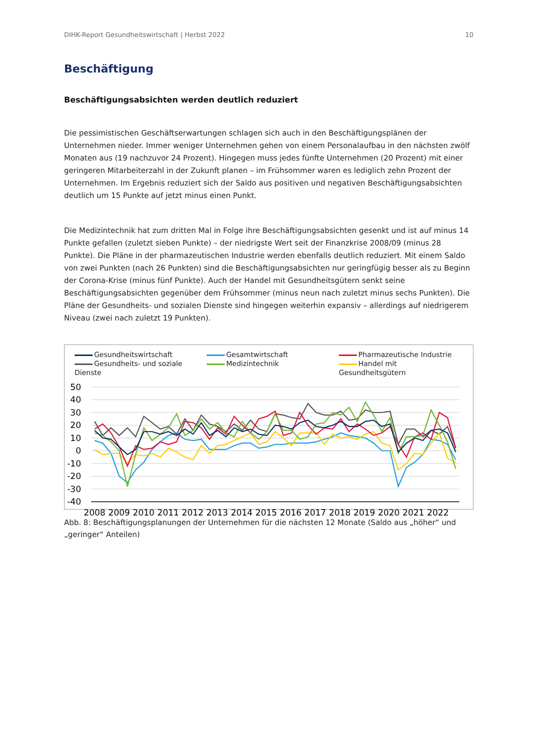DIHK-Report Gesundheitswirtschaft | Herbst 2022 10
Beschäftigung
Beschäftigungsabsichten werden deutlich reduziert
Die pessimistischen Geschäftserwartungen schlagen sich auch in den Beschäftigungsplänen der Unternehmen nieder. Immer weniger Unternehmen gehen von einem Personalaufbau in den nächsten zwölf Monaten aus (19 nachzuvor 24 Prozent). Hingegen muss jedes fünfte Unternehmen (20 Prozent) mit einer geringeren Mitarbeiterzahl in der Zukunft planen – im Frühsommer waren es lediglich zehn Prozent der Unternehmen. Im Ergebnis reduziert sich der Saldo aus positiven und negativen Beschäftigungsabsichten deutlich um 15 Punkte auf jetzt minus einen Punkt.
Die Medizintechnik hat zum dritten Mal in Folge ihre Beschäftigungsabsichten gesenkt und ist auf minus 14 Punkte gefallen (zuletzt sieben Punkte) – der niedrigste Wert seit der Finanzkrise 2008/09 (minus 28 Punkte). Die Pläne in der pharmazeutischen Industrie werden ebenfalls deutlich reduziert. Mit einem Saldo von zwei Punkten (nach 26 Punkten) sind die Beschäftigungsabsichten nur geringfügig besser als zu Beginn der Corona-Krise (minus fünf Punkte). Auch der Handel mit Gesundheitsgütern senkt seine Beschäftigungsabsichten gegenüber dem Frühsommer (minus neun nach zuletzt minus sechs Punkten). Die Pläne der Gesundheits- und sozialen Dienste sind hingegen weiterhin expansiv – allerdings auf niedrigerem Niveau (zwei nach zuletzt 19 Punkten).
Gesundheitswirtschaft
Gesamtwirtschaft
Pharmazeutische Industrie
Gesundheits- und soziale Dienste
Medizintechnik
Handel mit Gesundheitsgütern
50
40
30
20
10
0
-10
-20
-30
-40
2008
2009
2010
2011
2012
2013
2014
2015
2016
2017
2018
2019
2020
2021
2022
Abb. 8: Beschäftigungsplanungen der Unternehmen für die nächsten 12 Monate (Saldo aus „höher“ und „geringer“ Anteilen)